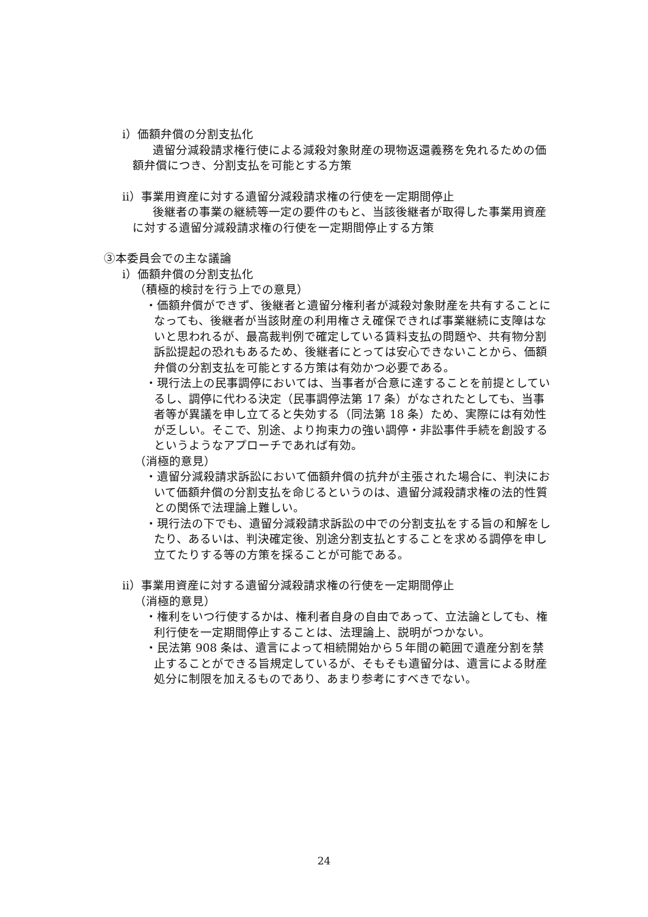ⅰ）価額弁償の分割支払化
遺留分減殺請求権行使による減殺対象財産の現物返還義務を免れるための価額弁償につき、分割支払を可能とする方策
ⅱ）事業用資産に対する遺留分減殺請求権の行使を一定期間停止
後継者の事業の継続等一定の要件のもと、当該後継者が取得した事業用資産に対する遺留分減殺請求権の行使を一定期間停止する方策
③本委員会での主な議論
ⅰ）価額弁償の分割支払化
（積極的検討を行う上での意見）
・価額弁償ができず、後継者と遺留分権利者が減殺対象財産を共有することになっても、後継者が当該財産の利用権さえ確保できれば事業継続に支障はないと思われるが、最高裁判例で確定している賃料支払の問題や、共有物分割訴訟提起の恐れもあるため、後継者にとっては安心できないことから、価額弁償の分割支払を可能とする方策は有効かつ必要である。
・現行法上の民事調停においては、当事者が合意に達することを前提としているし、調停に代わる決定（民事調停法第 17 条）がなされたとしても、当事者等が異議を申し立てると失効する（同法第 18 条）ため、実際には有効性が乏しい。そこで、別途、より拘束力の強い調停・非訟事件手続を創設するというようなアプローチであれば有効。
（消極的意見）
・遺留分減殺請求訴訟において価額弁償の抗弁が主張された場合に、判決において価額弁償の分割支払を命じるというのは、遺留分減殺請求権の法的性質との関係で法理論上難しい。
・現行法の下でも、遺留分減殺請求訴訟の中での分割支払をする旨の和解をしたり、あるいは、判決確定後、別途分割支払とすることを求める調停を申し立てたりする等の方策を採ることが可能である。
ⅱ）事業用資産に対する遺留分減殺請求権の行使を一定期間停止
（消極的意見）
・権利をいつ行使するかは、権利者自身の自由であって、立法論としても、権利行使を一定期間停止することは、法理論上、説明がつかない。
・民法第 908 条は、遺言によって相続開始から５年間の範囲で遺産分割を禁止することができる旨規定しているが、そもそも遺留分は、遺言による財産処分に制限を加えるものであり、あまり参考にすべきでない。
24